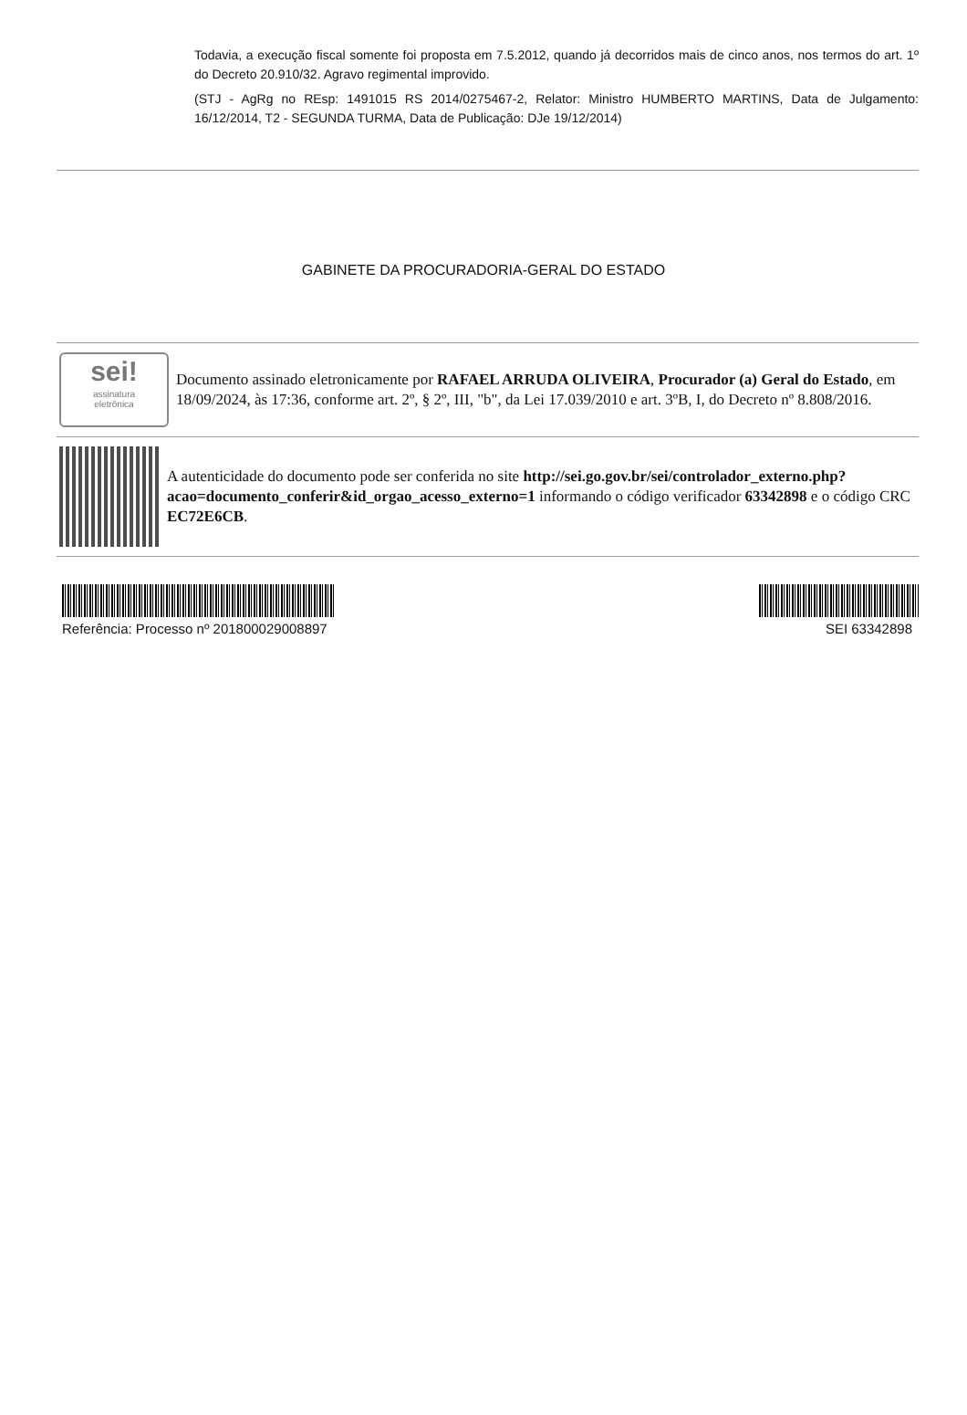Todavia, a execução fiscal somente foi proposta em 7.5.2012, quando já decorridos mais de cinco anos, nos termos do art. 1º do Decreto 20.910/32. Agravo regimental improvido.
(STJ - AgRg no REsp: 1491015 RS 2014/0275467-2, Relator: Ministro HUMBERTO MARTINS, Data de Julgamento: 16/12/2014, T2 - SEGUNDA TURMA, Data de Publicação: DJe 19/12/2014)
GABINETE DA PROCURADORIA-GERAL DO ESTADO
sei!
assinatura
eletrônica
Documento assinado eletronicamente por RAFAEL ARRUDA OLIVEIRA, Procurador (a) Geral do Estado, em 18/09/2024, às 17:36, conforme art. 2º, § 2º, III, "b", da Lei 17.039/2010 e art. 3ºB, I, do Decreto nº 8.808/2016.
A autenticidade do documento pode ser conferida no site http://sei.go.gov.br/sei/controlador_externo.php?acao=documento_conferir&id_orgao_acesso_externo=1 informando o código verificador 63342898 e o código CRC EC72E6CB.
Referência: Processo nº 201800029008897 SEI 63342898